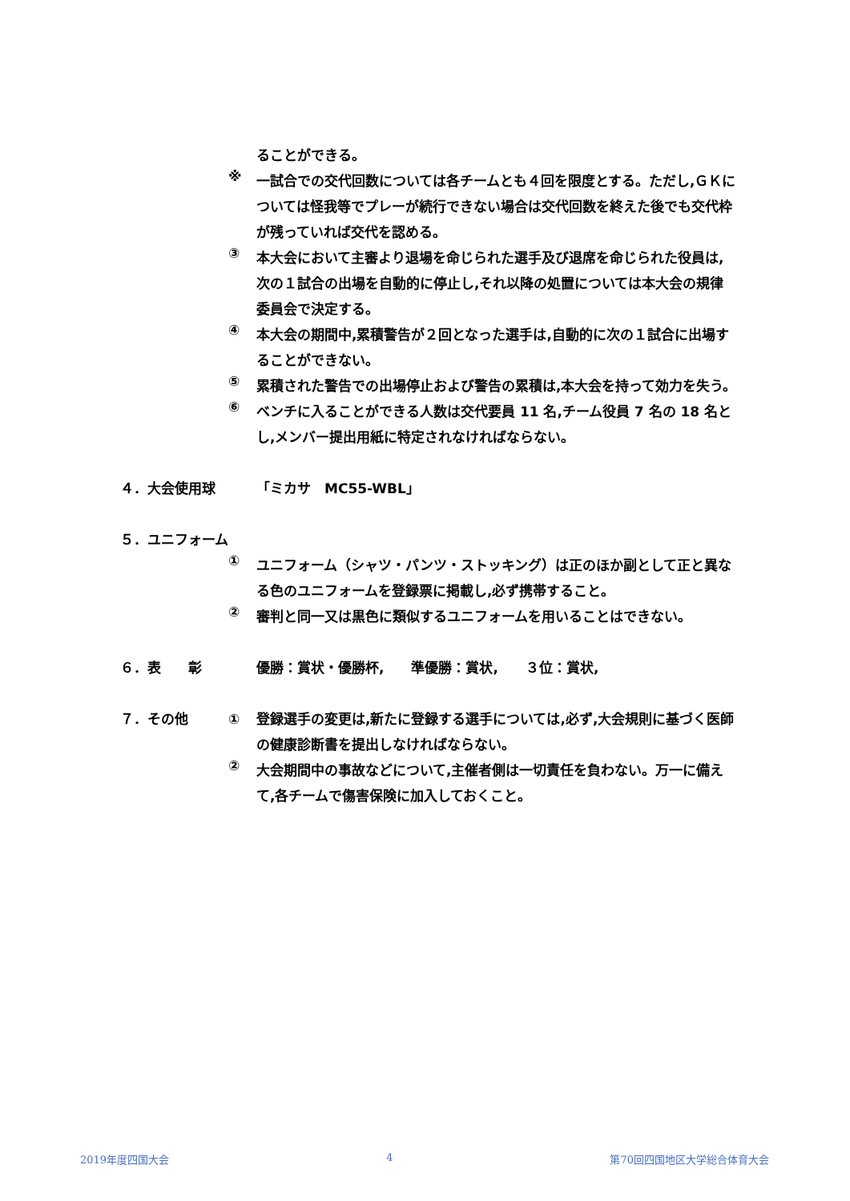ることができる。
※
一試合での交代回数については各チームとも４回を限度とする。ただし,ＧＫについては怪我等でプレーが続行できない場合は交代回数を終えた後でも交代枠が残っていれば交代を認める。
③
本大会において主審より退場を命じられた選手及び退席を命じられた役員は,次の１試合の出場を自動的に停止し,それ以降の処置については本大会の規律委員会で決定する。
④
本大会の期間中,累積警告が２回となった選手は,自動的に次の１試合に出場することができない。
⑤
累積された警告での出場停止および警告の累積は,本大会を持って効力を失う。
⑥
ベンチに入ることができる人数は交代要員 11 名,チーム役員 7 名の 18 名とし,メンバー提出用紙に特定されなければならない。
４．大会使用球 「ミカサ　MC55-WBL」
５．ユニフォーム
①
ユニフォーム（シャツ・パンツ・ストッキング）は正のほか副として正と異なる色のユニフォームを登録票に掲載し,必ず携帯すること。
②
審判と同一又は黒色に類似するユニフォームを用いることはできない。
６．表　　彰 優勝：賞状・優勝杯,　　準優勝：賞状,　　３位：賞状,
７．その他 ①
登録選手の変更は,新たに登録する選手については,必ず,大会規則に基づく医師の健康診断書を提出しなければならない。
②
大会期間中の事故などについて,主催者側は一切責任を負わない。万一に備えて,各チームで傷害保険に加入しておくこと。
2019年度四国大会 4 第70回四国地区大学総合体育大会